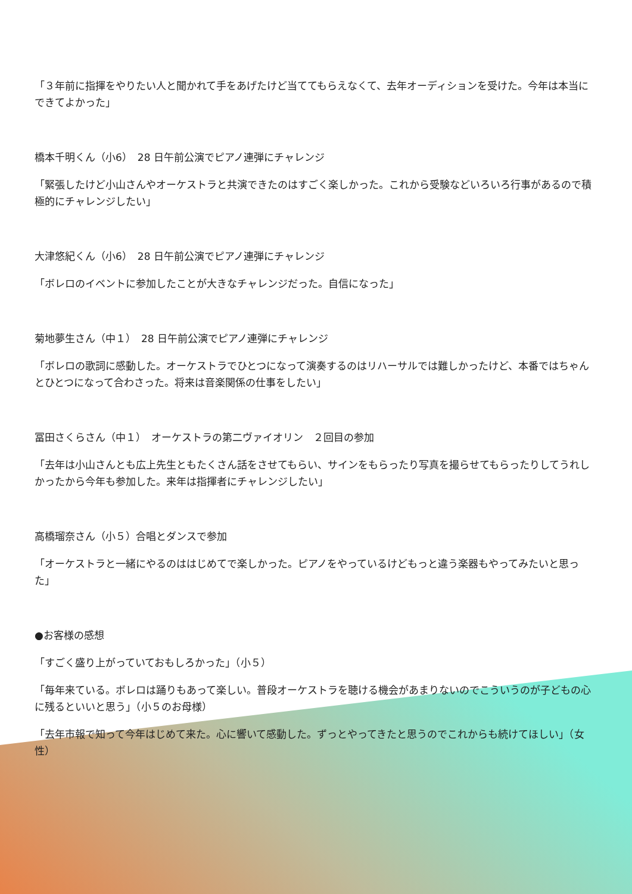「３年前に指揮をやりたい人と聞かれて手をあげたけど当ててもらえなくて、去年オーディションを受けた。今年は本当にできてよかった」
橋本千明くん（小6）　28 日午前公演でピアノ連弾にチャレンジ
「緊張したけど小山さんやオーケストラと共演できたのはすごく楽しかった。これから受験などいろいろ行事があるので積極的にチャレンジしたい」
大津悠紀くん（小6）　28 日午前公演でピアノ連弾にチャレンジ
「ボレロのイベントに参加したことが大きなチャレンジだった。自信になった」
菊地夢生さん（中１）　28 日午前公演でピアノ連弾にチャレンジ
「ボレロの歌詞に感動した。オーケストラでひとつになって演奏するのはリハーサルでは難しかったけど、本番ではちゃんとひとつになって合わさった。将来は音楽関係の仕事をしたい」
冨田さくらさん（中１）　オーケストラの第二ヴァイオリン　２回目の参加
「去年は小山さんとも広上先生ともたくさん話をさせてもらい、サインをもらったり写真を撮らせてもらったりしてうれしかったから今年も参加した。来年は指揮者にチャレンジしたい」
高橋瑠奈さん（小５）合唱とダンスで参加
「オーケストラと一緒にやるのははじめてで楽しかった。ピアノをやっているけどもっと違う楽器もやってみたいと思った」
●お客様の感想
「すごく盛り上がっていておもしろかった」（小５）
「毎年来ている。ボレロは踊りもあって楽しい。普段オーケストラを聴ける機会があまりないのでこういうのが子どもの心に残るといいと思う」（小５のお母様）
「去年市報で知って今年はじめて来た。心に響いて感動した。ずっとやってきたと思うのでこれからも続けてほしい」（女性）